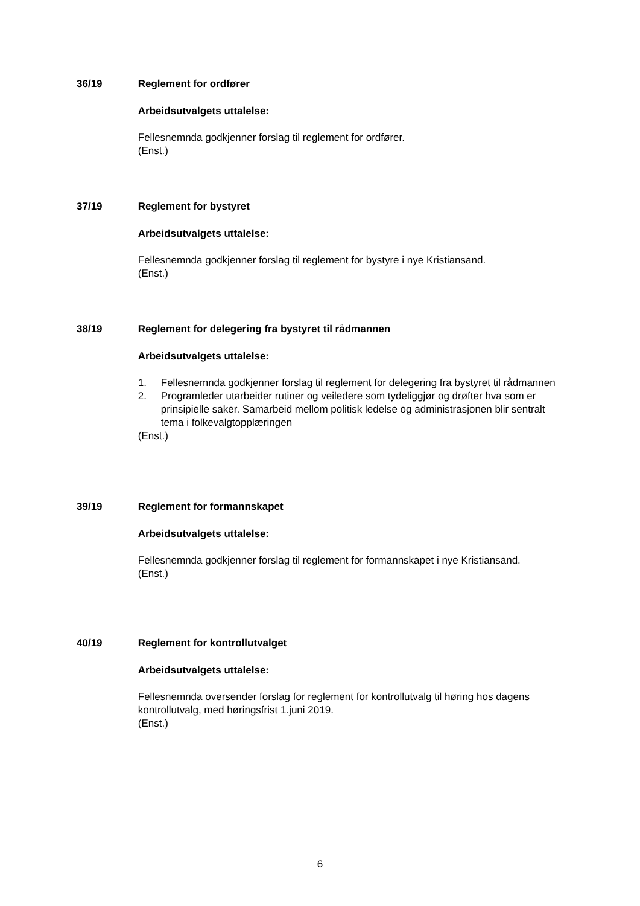36/19 Reglement for ordfører
Arbeidsutvalgets uttalelse:
Fellesnemnda godkjenner forslag til reglement for ordfører.
(Enst.)
37/19 Reglement for bystyret
Arbeidsutvalgets uttalelse:
Fellesnemnda godkjenner forslag til reglement for bystyre i nye Kristiansand.
(Enst.)
38/19 Reglement for delegering fra bystyret til rådmannen
Arbeidsutvalgets uttalelse:
1. Fellesnemnda godkjenner forslag til reglement for delegering fra bystyret til rådmannen
2. Programleder utarbeider rutiner og veiledere som tydeliggjør og drøfter hva som er prinsipielle saker. Samarbeid mellom politisk ledelse og administrasjonen blir sentralt tema i folkevalgtopplæringen
(Enst.)
39/19 Reglement for formannskapet
Arbeidsutvalgets uttalelse:
Fellesnemnda godkjenner forslag til reglement for formannskapet i nye Kristiansand.
(Enst.)
40/19 Reglement for kontrollutvalget
Arbeidsutvalgets uttalelse:
Fellesnemnda oversender forslag for reglement for kontrollutvalg til høring hos dagens kontrollutvalg, med høringsfrist 1.juni 2019.
(Enst.)
6